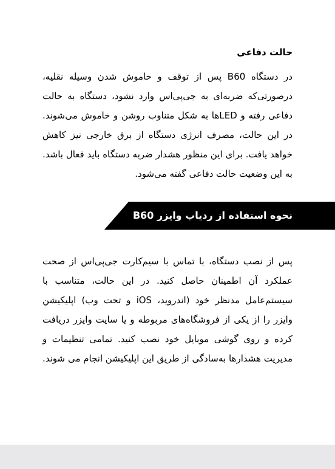حالت دفاعی
در دستگاه B60 پس از توقف و خاموش شدن وسیله نقلیه، درصورتی‌که ضربه‌ای به جی‌پی‌اس وارد نشود، دستگاه به حالت دفاعی رفته و LEDها به شکل متناوب روشن و خاموش می‌شوند. در این حالت، مصرف انرژی دستگاه از برق خارجی نیز کاهش خواهد یافت. برای این منظور هشدار ضربه دستگاه باید فعال باشد. به این وضعیت حالت دفاعی گفته می‌شود.
نحوه استفاده از ردیاب وایزر B60
پس از نصب دستگاه، با تماس با سیم‌کارت جی‌پی‌اس از صحت عملکرد آن اطمینان حاصل کنید. در این حالت، متناسب با سیستم‌عامل مدنظر خود (اندروید، iOS و تحت وب) اپلیکیشن وایزر را از یکی از فروشگاه‌های مربوطه و یا سایت وایزر دریافت کرده و روی گوشی موبایل خود نصب کنید. تمامی تنظیمات و مدیریت هشدارها به‌سادگی از طریق این اپلیکیشن انجام می شوند.